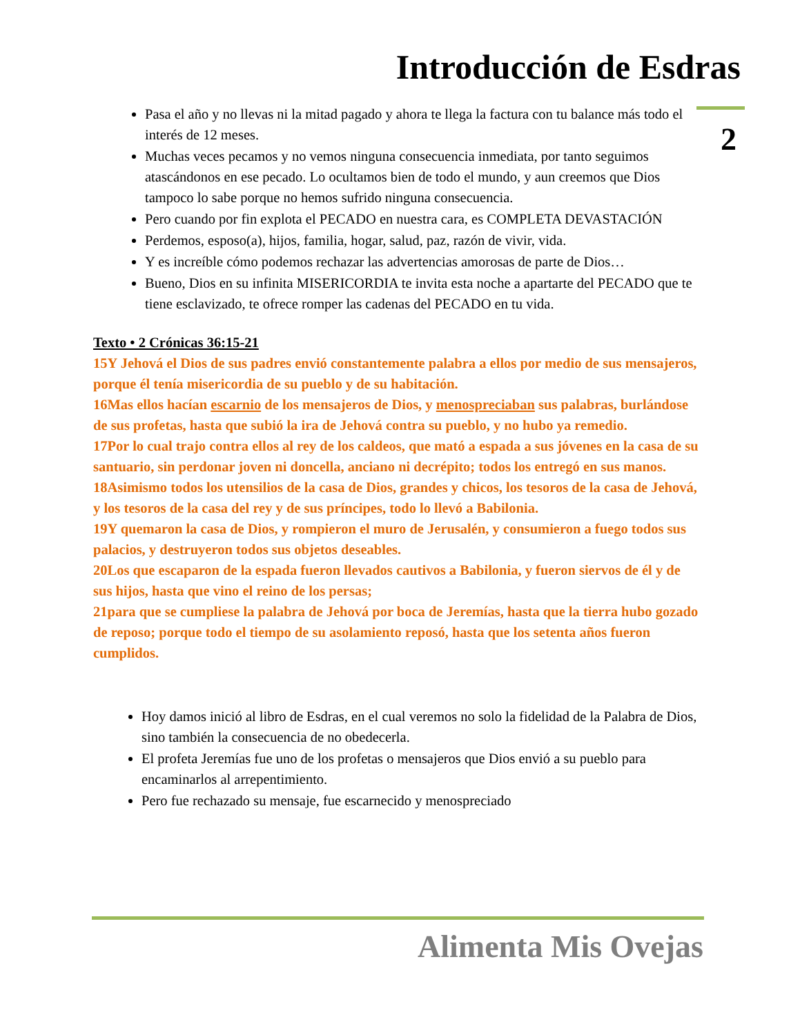Introducción de Esdras
2
Pasa el año y no llevas ni la mitad pagado y ahora te llega la factura con tu balance más todo el interés de 12 meses.
Muchas veces pecamos y no vemos ninguna consecuencia inmediata, por tanto seguimos atascándonos en ese pecado. Lo ocultamos bien de todo el mundo, y aun creemos que Dios tampoco lo sabe porque no hemos sufrido ninguna consecuencia.
Pero cuando por fin explota el PECADO en nuestra cara, es COMPLETA DEVASTACIÓN
Perdemos, esposo(a), hijos, familia, hogar, salud, paz, razón de vivir, vida.
Y es increíble cómo podemos rechazar las advertencias amorosas de parte de Dios…
Bueno, Dios en su infinita MISERICORDIA te invita esta noche a apartarte del PECADO que te tiene esclavizado, te ofrece romper las cadenas del PECADO en tu vida.
Texto • 2 Crónicas 36:15-21
15Y Jehová el Dios de sus padres envió constantemente palabra a ellos por medio de sus mensajeros, porque él tenía misericordia de su pueblo y de su habitación.
16Mas ellos hacían escarnio de los mensajeros de Dios, y menospreciaban sus palabras, burlándose de sus profetas, hasta que subió la ira de Jehová contra su pueblo, y no hubo ya remedio.
17Por lo cual trajo contra ellos al rey de los caldeos, que mató a espada a sus jóvenes en la casa de su santuario, sin perdonar joven ni doncella, anciano ni decrépito; todos los entregó en sus manos.
18Asimismo todos los utensilios de la casa de Dios, grandes y chicos, los tesoros de la casa de Jehová, y los tesoros de la casa del rey y de sus príncipes, todo lo llevó a Babilonia.
19Y quemaron la casa de Dios, y rompieron el muro de Jerusalén, y consumieron a fuego todos sus palacios, y destruyeron todos sus objetos deseables.
20Los que escaparon de la espada fueron llevados cautivos a Babilonia, y fueron siervos de él y de sus hijos, hasta que vino el reino de los persas;
21para que se cumpliese la palabra de Jehová por boca de Jeremías, hasta que la tierra hubo gozado de reposo; porque todo el tiempo de su asolamiento reposó, hasta que los setenta años fueron cumplidos.
Hoy damos inició al libro de Esdras, en el cual veremos no solo la fidelidad de la Palabra de Dios, sino también la consecuencia de no obedecerla.
El profeta Jeremías fue uno de los profetas o mensajeros que Dios envió a su pueblo para encaminarlos al arrepentimiento.
Pero fue rechazado su mensaje, fue escarnecido y menospreciado
Alimenta Mis Ovejas